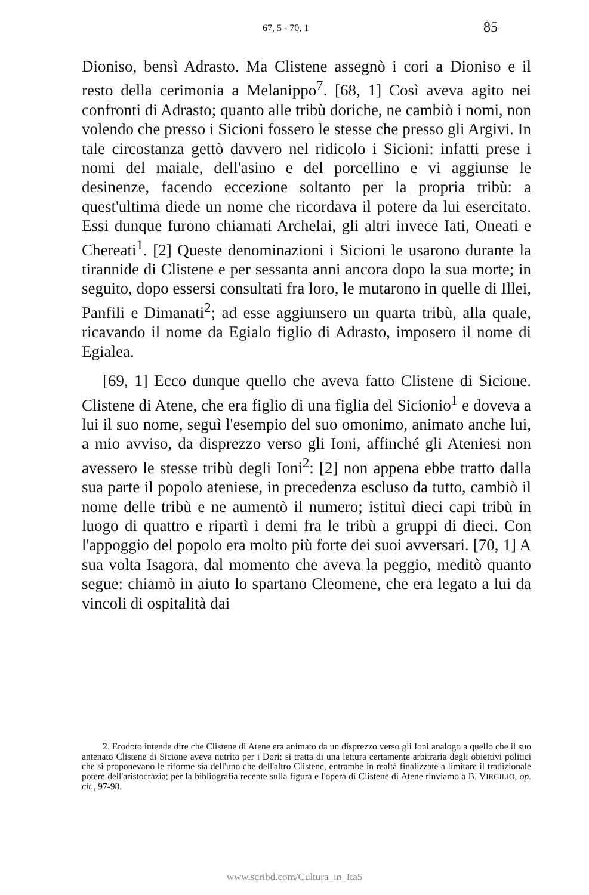67, 5 - 70, 1 85
Dioniso, bensì Adrasto. Ma Clistene assegnò i cori a Dioniso e il resto della cerimonia a Melanippo<sup>7</sup>. [68, 1] Così aveva agito nei confronti di Adrasto; quanto alle tribù doriche, ne cambiò i nomi, non volendo che presso i Sicioni fossero le stesse che presso gli Argivi. In tale circostanza gettò davvero nel ridicolo i Sicioni: infatti prese i nomi del maiale, dell'asino e del porcellino e vi aggiunse le desinenze, facendo eccezione soltanto per la propria tribù: a quest'ultima diede un nome che ricordava il potere da lui esercitato. Essi dunque furono chiamati Archelai, gli altri invece Iati, Oneati e Chereati<sup>1</sup>. [2] Queste denominazioni i Sicioni le usarono durante la tirannide di Clistene e per sessanta anni ancora dopo la sua morte; in seguito, dopo essersi consultati fra loro, le mutarono in quelle di Illei, Panfili e Dimanati<sup>2</sup>; ad esse aggiunsero un quarta tribù, alla quale, ricavando il nome da Egialo figlio di Adrasto, imposero il nome di Egialea.
[69, 1] Ecco dunque quello che aveva fatto Clistene di Sicione. Clistene di Atene, che era figlio di una figlia del Sicionio<sup>1</sup> e doveva a lui il suo nome, seguì l'esempio del suo omonimo, animato anche lui, a mio avviso, da disprezzo verso gli Ioni, affinché gli Ateniesi non avessero le stesse tribù degli Ioni<sup>2</sup>: [2] non appena ebbe tratto dalla sua parte il popolo ateniese, in precedenza escluso da tutto, cambiò il nome delle tribù e ne aumentò il numero; istituì dieci capi tribù in luogo di quattro e ripartì i demi fra le tribù a gruppi di dieci. Con l'appoggio del popolo era molto più forte dei suoi avversari. [70, 1] A sua volta Isagora, dal momento che aveva la peggio, meditò quanto segue: chiamò in aiuto lo spartano Cleomene, che era legato a lui da vincoli di ospitalità dai
2. Erodoto intende dire che Clistene di Atene era animato da un disprezzo verso gli Ioni analogo a quello che il suo antenato Clistene di Sicione aveva nutrito per i Dori: si tratta di una lettura certamente arbitraria degli obiettivi politici che si proponevano le riforme sia dell'uno che dell'altro Clistene, entrambe in realtà finalizzate a limitare il tradizionale potere dell'aristocrazia; per la bibliografia recente sulla figura e l'opera di Clistene di Atene rinviamo a B. VIRGILIO, op. cit., 97-98.
www.scribd.com/Cultura_in_Ita5